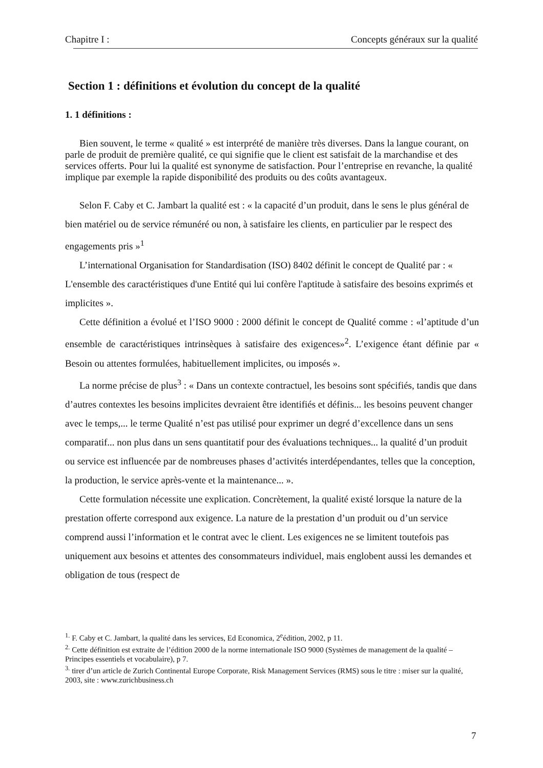Chapitre I : Concepts généraux sur la qualité
Section 1 : définitions et évolution du concept de la qualité
1. 1 définitions :
Bien souvent, le terme « qualité » est interprété de manière très diverses. Dans la langue courant, on parle de produit de première qualité, ce qui signifie que le client est satisfait de la marchandise et des services offerts. Pour lui la qualité est synonyme de satisfaction. Pour l’entreprise en revanche, la qualité implique par exemple la rapide disponibilité des produits ou des coûts avantageux.
Selon F. Caby et C. Jambart la qualité est : « la capacité d’un produit, dans le sens le plus général de bien matériel ou de service rémunéré ou non, à satisfaire les clients, en particulier par le respect des engagements pris »<sup>1</sup>
L’international Organisation for Standardisation (ISO) 8402 définit le concept de Qualité par : « L'ensemble des caractéristiques d'une Entité qui lui confère l'aptitude à satisfaire des besoins exprimés et implicites ».
Cette définition a évolué et l’ISO 9000 : 2000 définit le concept de Qualité comme : «l’aptitude d’un ensemble de caractéristiques intrinsèques à satisfaire des exigences»<sup>2</sup>. L’exigence étant définie par « Besoin ou attentes formulées, habituellement implicites, ou imposés ».
La norme précise de plus<sup>3</sup> : « Dans un contexte contractuel, les besoins sont spécifiés, tandis que dans d’autres contextes les besoins implicites devraient être identifiés et définis... les besoins peuvent changer avec le temps,... le terme Qualité n’est pas utilisé pour exprimer un degré d’excellence dans un sens comparatif... non plus dans un sens quantitatif pour des évaluations techniques... la qualité d’un produit ou service est influencée par de nombreuses phases d’activités interdépendantes, telles que la conception, la production, le service après-vente et la maintenance... ».
Cette formulation nécessite une explication. Concrètement, la qualité existé lorsque la nature de la prestation offerte correspond aux exigence. La nature de la prestation d’un produit ou d’un service comprend aussi l’information et le contrat avec le client. Les exigences ne se limitent toutefois pas uniquement aux besoins et attentes des consommateurs individuel, mais englobent aussi les demandes et obligation de tous (respect de
<sup>1.</sup> F. Caby et C. Jambart, la qualité dans les services, Ed Economica, 2<sup>e</sup>édition, 2002, p 11.
<sup>2.</sup> Cette définition est extraite de l’édition 2000 de la norme internationale ISO 9000 (Systèmes de management de la qualité – Principes essentiels et vocabulaire), p 7.
<sup>3.</sup> tirer d’un article de Zurich Continental Europe Corporate, Risk Management Services (RMS) sous le titre : miser sur la qualité, 2003, site : www.zurichbusiness.ch
7